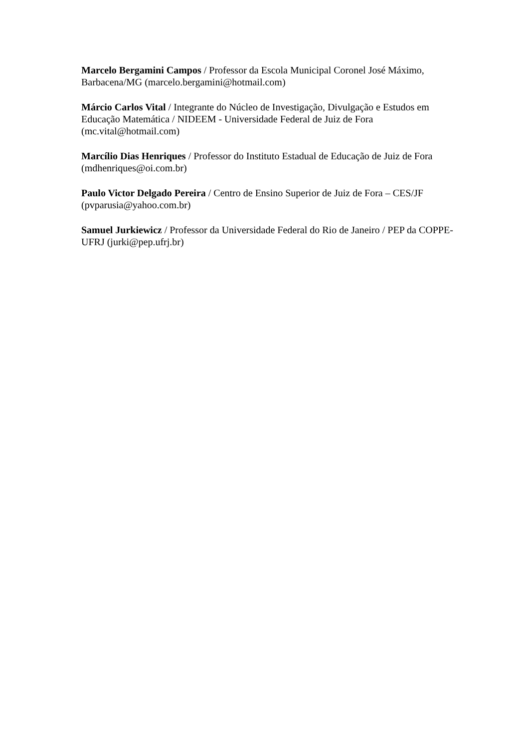Marcelo Bergamini Campos / Professor da Escola Municipal Coronel José Máximo, Barbacena/MG (marcelo.bergamini@hotmail.com)
Márcio Carlos Vital / Integrante do Núcleo de Investigação, Divulgação e Estudos em Educação Matemática / NIDEEM - Universidade Federal de Juiz de Fora (mc.vital@hotmail.com)
Marcílio Dias Henriques / Professor do Instituto Estadual de Educação de Juiz de Fora (mdhenriques@oi.com.br)
Paulo Victor Delgado Pereira / Centro de Ensino Superior de Juiz de Fora – CES/JF (pvparusia@yahoo.com.br)
Samuel Jurkiewicz / Professor da Universidade Federal do Rio de Janeiro / PEP da COPPE-UFRJ (jurki@pep.ufrj.br)